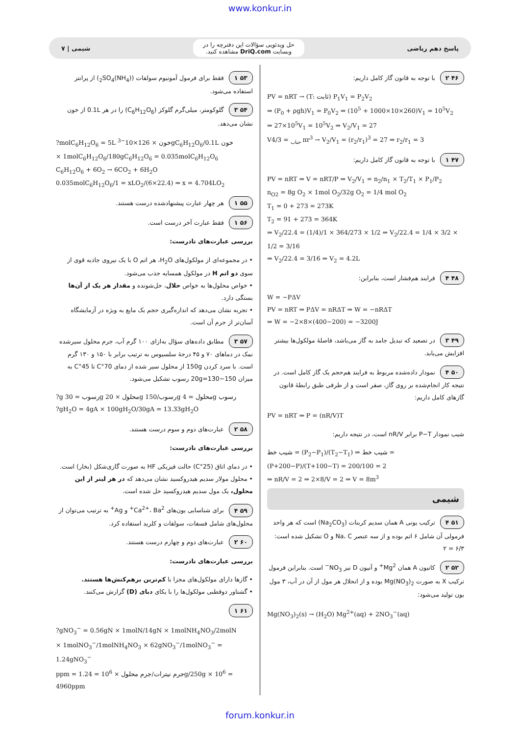www.konkur.in
پاسخ دهم ریاضی
حل ویدئویی سؤالات این دفترچه را در
وبسایت DriQ.com مشاهده کنید.
شیمی | ۷
۴۶ ۲ با توجه به قانون گاز کامل داریم:
PV = nRT → (T: ثابت) P<sub>1</sub>V<sub>1</sub> = P<sub>2</sub>V<sub>2</sub>
⇒ (P<sub>0</sub> + ρgh)V<sub>1</sub> = P<sub>0</sub>V<sub>2</sub> ⇒ (10<sup>5</sup> + 1000×10×260)V<sub>1</sub> = 10<sup>5</sup>V<sub>2</sub>
⇒ 27×10<sup>5</sup>V<sub>1</sub> = 10<sup>5</sup>V<sub>2</sub> ⇒ V<sub>2</sub>/V<sub>1</sub> = 27
V<sub>حباب</sub> = 4/3 πr<sup>3</sup> → V<sub>2</sub>/V<sub>1</sub> = (r<sub>2</sub>/r<sub>1</sub>)<sup>3</sup> = 27 ⇒ r<sub>2</sub>/r<sub>1</sub> = 3
۴۷ ۱ با توجه به قانون گاز کامل داریم:
PV = nRT ⇒ V = nRT/P ⇒ V<sub>2</sub>/V<sub>1</sub> = n<sub>2</sub>/n<sub>1</sub> × T<sub>2</sub>/T<sub>1</sub> × P<sub>1</sub>/P<sub>2</sub>
n<sub>O2</sub> = 8g O<sub>2</sub> × 1mol O<sub>2</sub>/32g O<sub>2</sub> = 1/4 mol O<sub>2</sub>
T<sub>1</sub> = 0 + 273 = 273K
T<sub>2</sub> = 91 + 273 = 364K
⇒ V<sub>2</sub>/22.4 = (1/4)/1 × 364/273 × 1/2 ⇒ V<sub>2</sub>/22.4 = 1/4 × 3/2 × 1/2 = 3/16
⇒ V<sub>2</sub>/22.4 = 3/16 ⇒ V<sub>2</sub> = 4.2L
۴۸ ۴ فرایند هم‌فشار است، بنابراین:
W = −PΔV
PV = nRT ⇒ PΔV = nRΔT ⇒ W = −nRΔT
⇒ W = −2×8×(400−200) = −3200J
۴۹ ۳ در تصعید که تبدیل جامد به گاز می‌باشد، فاصلهٔ مولکول‌ها بیشتر افزایش می‌یابد.
۵۰ ۴ نمودار داده‌شده مربوط به فرایند هم‌حجم یک گاز کامل است. در نتیجه کار انجام‌شده بر روی گاز، صفر است و از طرفی طبق رابطهٔ قانون گازهای کامل داریم:
PV = nRT ⇒ P = (nR/V)T
شیب نمودار P−T برابر nR/V است، در نتیجه داریم:
شیب خط = (P<sub>2</sub>−P<sub>1</sub>)/(T<sub>2</sub>−T<sub>1</sub>) ⇒ شیب خط = (P+200−P)/(T+100−T) = 200/100 = 2
⇒ nR/V = 2 ⇒ 2×8/V = 2 ⇒ V = 8m<sup>3</sup>
شیمی
۵۱ ۴ ترکیب یونی A همان سدیم کربنات (Na<sub>2</sub>CO<sub>3</sub>) است که هر واحد فرمولی آن شامل ۶ اتم بوده و از سه عنصر Na، C و O تشکیل شده است: ۶/۳ = ۲
۵۲ ۲ کاتیون A همان Mg<sup>2+</sup> و آنیون D نیز NO<sub>3</sub><sup>−</sup> است. بنابراین فرمول ترکیب X به صورت Mg(NO<sub>3</sub>)<sub>2</sub> بوده و از انحلال هر مول از آن در آب، ۳ مول یون تولید می‌شود:
Mg(NO<sub>3</sub>)<sub>2</sub>(s) → (H<sub>2</sub>O) Mg<sup>2+</sup>(aq) + 2NO<sub>3</sub><sup>−</sup>(aq)
۵۳ ۱ فقط برای فرمول آمونیوم سولفات ((NH<sub>4</sub>)<sub>2</sub>SO<sub>4</sub>) از پرانتز استفاده می‌شود.
۵۴ ۳ گلوکومتر، میلی‌گرم گلوکز (C<sub>6</sub>H<sub>12</sub>O<sub>6</sub>) را در هر 0.1L از خون نشان می‌دهد.
?molC<sub>6</sub>H<sub>12</sub>O<sub>6</sub> = 5L خون × 126×10<sup>−3</sup>gC<sub>6</sub>H<sub>12</sub>O<sub>6</sub>/0.1L خون
× 1molC<sub>6</sub>H<sub>12</sub>O<sub>6</sub>/180gC<sub>6</sub>H<sub>12</sub>O<sub>6</sub> = 0.035molC<sub>6</sub>H<sub>12</sub>O<sub>6</sub>
C<sub>6</sub>H<sub>12</sub>O<sub>6</sub> + 6O<sub>2</sub> → 6CO<sub>2</sub> + 6H<sub>2</sub>O
0.035molC<sub>6</sub>H<sub>12</sub>O<sub>6</sub>/1 = xLO<sub>2</sub>/(6×22.4) ⇒ x = 4.704LO<sub>2</sub>
۵۵ ۱ هر چهار عبارت پیشنهادشده درست هستند.
۵۶ ۱ فقط عبارت آخر درست است.
بررسی عبارت‌های نادرست:
• در مجموعه‌ای از مولکول‌های H<sub>2</sub>O، هر اتم O با یک نیروی جاذبه قوی از سوی دو اتم H در مولکول همسایه جذب می‌شود.
• خواص محلول‌ها به خواص حلال، حل‌شونده و مقدار هر یک از آن‌ها بستگی دارد.
• تجربه نشان می‌دهد که اندازه‌گیری حجم یک مایع به ویژه در آزمایشگاه آسان‌تر از جرم آن است.
۵۷ ۳ مطابق داده‌های سؤال به‌ازای ۱۰۰ گرم آب، جرم محلول سیرشده نمک در دماهای ۷۰ و ۴۵ درجهٔ سلسیوس به ترتیب برابر با ۱۵۰ و ۱۳۰ گرم است. با سرد کردن 150g از محلول سیر شده از دمای 70°C تا 45°C به میزان 150−130=20g رسوب تشکیل می‌شود.
?g رسوب = 30g محلول × 20g رسوب/150g محلول = 4g رسوب
?gH<sub>2</sub>O = 4gA × 100gH<sub>2</sub>O/30gA = 13.33gH<sub>2</sub>O
۵۸ ۲ عبارت‌های دوم و سوم درست هستند.
بررسی عبارت‌های نادرست:
• در دمای اتاق (25°C) حالت فیزیکی HF به صورت گازی‌شکل (بخار) است.
• محلول مولار سدیم هیدروکسید نشان می‌دهد که در هر لیتر از این محلول، یک مول سدیم هیدروکسید حل شده است.
۵۹ ۴ برای شناسایی یون‌های Ca<sup>2+</sup>، Ba<sup>2+</sup> و Ag<sup>+</sup> به ترتیب می‌توان از محلول‌های شامل فسفات، سولفات و کلرید استفاده کرد.
۶۰ ۲ عبارت‌های دوم و چهارم درست هستند.
بررسی عبارت‌های نادرست:
• گازها دارای مولکول‌های مجزا با کم‌ترین برهم‌کنش‌ها هستند.
• گشتاور دوقطبی مولکول‌ها را با یکای دبای (D) گزارش می‌کنند.
۶۱ ۱
?gNO<sub>3</sub><sup>−</sup> = 0.56gN × 1molN/14gN × 1molNH<sub>4</sub>NO<sub>3</sub>/2molN
× 1molNO<sub>3</sub><sup>−</sup>/1molNH<sub>4</sub>NO<sub>3</sub> × 62gNO<sub>3</sub><sup>−</sup>/1molNO<sub>3</sub><sup>−</sup> = 1.24gNO<sub>3</sub><sup>−</sup>
ppm = جرم نیترات/جرم محلول × 10<sup>6</sup> = 1.24g/250g × 10<sup>6</sup> = 4960ppm
forum.konkur.in